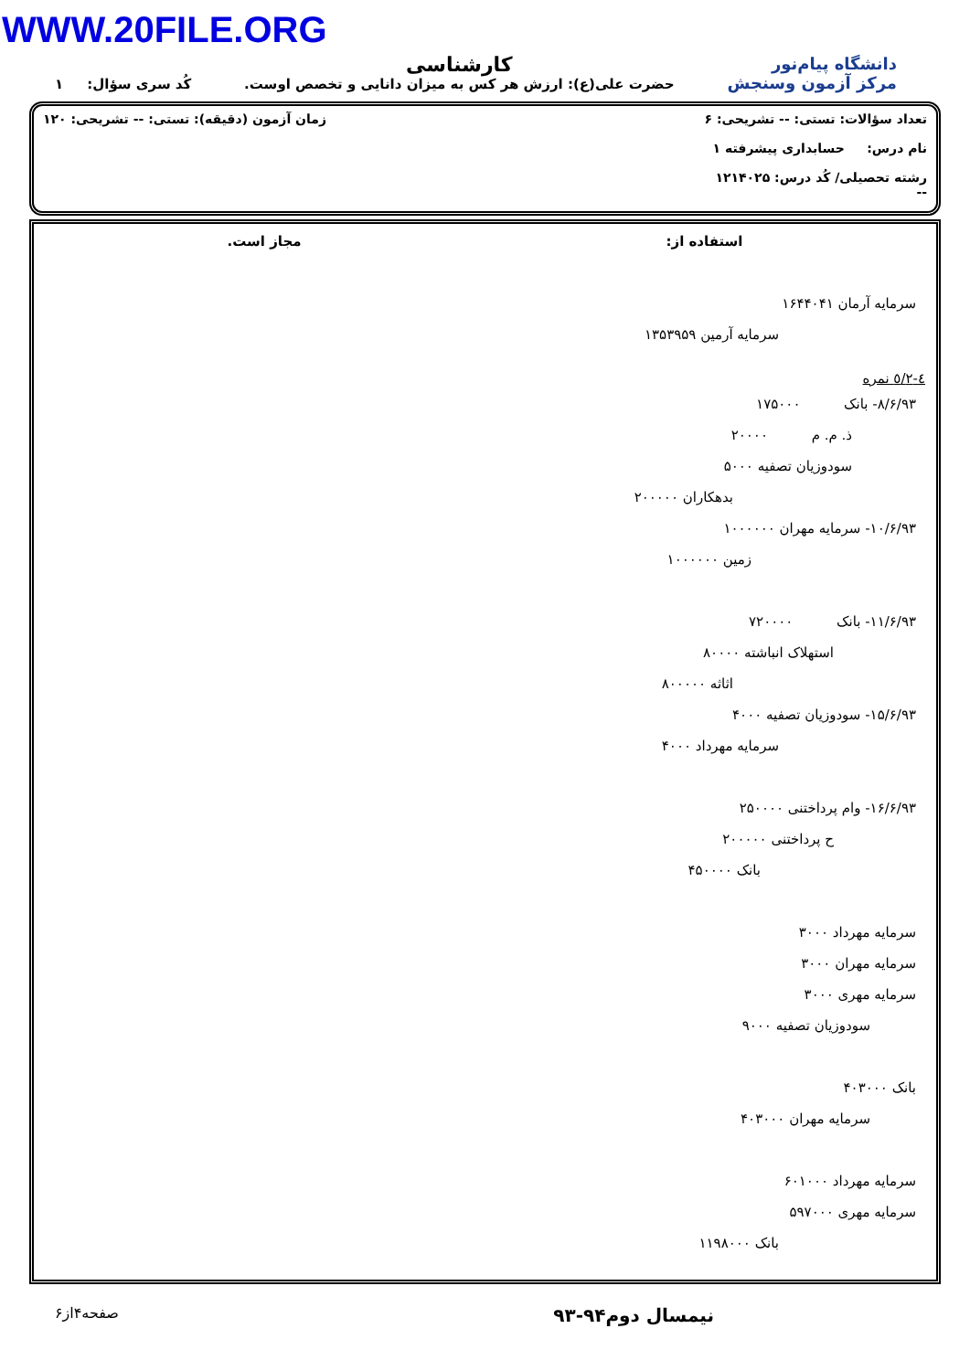WWW.20FILE.ORG
دانشگاه پیام‌نور
مرکز آزمون وسنجش
کارشناسی
حضرت علی(ع): ارزش هر کس به میزان دانایی و تخصص اوست.
کُد سری سؤال: ۱
تعداد سؤالات: تستی: -- تشریحی: ۶
نام درس: حسابداری پیشرفته ۱
رشته تحصیلی/ کُد درس: ۱۲۱۴۰۲۵
--
زمان آزمون (دقیقه): تستی: -- تشریحی: ۱۲۰
استفاده از: مجاز است.
سرمایه آرمان ۱۶۴۴۰۴۱
سرمایه آرمین ۱۳۵۳۹۵۹
٤-۲/٥ نمره
۸/۶/۹۳- بانک ۱۷۵۰۰۰
ذ. م. م ۲۰۰۰۰
سودوزیان تصفیه ۵۰۰۰
بدهکاران ۲۰۰۰۰۰
۱۰/۶/۹۳- سرمایه مهران ۱۰۰۰۰۰۰
زمین ۱۰۰۰۰۰۰
۱۱/۶/۹۳- بانک ۷۲۰۰۰۰
استهلاک انباشته ۸۰۰۰۰
اثاثه ۸۰۰۰۰۰
۱۵/۶/۹۳- سودوزیان تصفیه ۴۰۰۰
سرمایه مهرداد ۴۰۰۰
۱۶/۶/۹۳- وام پرداختنی ۲۵۰۰۰۰
ح پرداختنی ۲۰۰۰۰۰
بانک ۴۵۰۰۰۰
سرمایه مهرداد ۳۰۰۰
سرمایه مهران ۳۰۰۰
سرمایه مهری ۳۰۰۰
سودوزیان تصفیه ۹۰۰۰
بانک ۴۰۳۰۰۰
سرمایه مهران ۴۰۳۰۰۰
سرمایه مهرداد ۶۰۱۰۰۰
سرمایه مهری ۵۹۷۰۰۰
بانک ۱۱۹۸۰۰۰
نیمسال دوم۹۴-۹۳ صفحه۴از۶